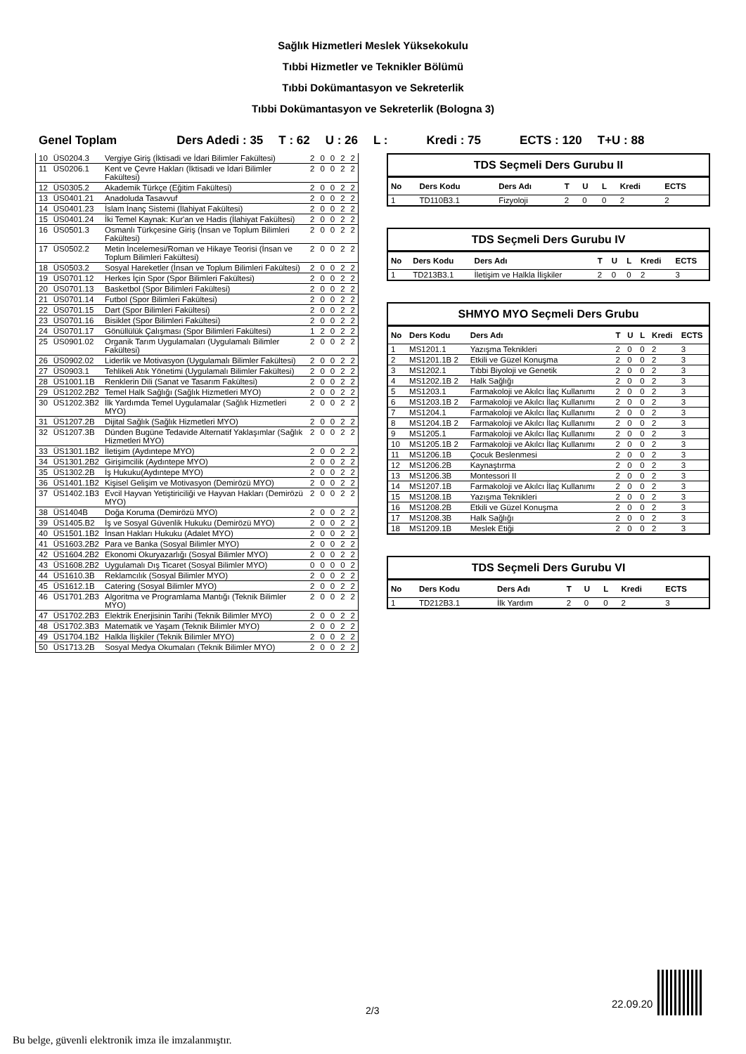Sağlık Hizmetleri Meslek Yüksekokulu
Tıbbi Hizmetler ve Teknikler Bölümü
Tıbbi Dokümantasyon ve Sekreterlik
Tıbbi Dokümantasyon ve Sekreterlik (Bologna 3)
Genel Toplam Ders Adedi : 35 T : 62 U : 26 L : Kredi : 75 ECTS : 120 T+U : 88
| 10 | ÜS0204.3 | Vergiye Giriş (İktisadi ve İdari Bilimler Fakültesi) | 2 | 0 | 0 | 2 | 2 |
| 11 | ÜS0206.1 | Kent ve Çevre Hakları (İktisadi ve İdari Bilimler Fakültesi) | 2 | 0 | 0 | 2 | 2 |
| 12 | ÜS0305.2 | Akademik Türkçe (Eğitim Fakültesi) | 2 | 0 | 0 | 2 | 2 |
| 13 | ÜS0401.21 | Anadoluda Tasavvuf | 2 | 0 | 0 | 2 | 2 |
| 14 | ÜS0401.23 | İslam İnanç Sistemi (İlahiyat Fakültesi) | 2 | 0 | 0 | 2 | 2 |
| 15 | ÜS0401.24 | İki Temel Kaynak: Kur'an ve Hadis (İlahiyat Fakültesi) | 2 | 0 | 0 | 2 | 2 |
| 16 | ÜS0501.3 | Osmanlı Türkçesine Giriş (İnsan ve Toplum Bilimleri Fakültesi) | 2 | 0 | 0 | 2 | 2 |
| 17 | ÜS0502.2 | Metin İncelemesi/Roman ve Hikaye Teorisi (İnsan ve Toplum Bilimleri Fakültesi) | 2 | 0 | 0 | 2 | 2 |
| 18 | ÜS0503.2 | Sosyal Hareketler (İnsan ve Toplum Bilimleri Fakültesi) | 2 | 0 | 0 | 2 | 2 |
| 19 | ÜS0701.12 | Herkes İçin Spor (Spor Bilimleri Fakültesi) | 2 | 0 | 0 | 2 | 2 |
| 20 | ÜS0701.13 | Basketbol (Spor Bilimleri Fakültesi) | 2 | 0 | 0 | 2 | 2 |
| 21 | ÜS0701.14 | Futbol (Spor Bilimleri Fakültesi) | 2 | 0 | 0 | 2 | 2 |
| 22 | ÜS0701.15 | Dart (Spor Bilimleri Fakültesi) | 2 | 0 | 0 | 2 | 2 |
| 23 | ÜS0701.16 | Bisiklet (Spor Bilimleri Fakültesi) | 2 | 0 | 0 | 2 | 2 |
| 24 | ÜS0701.17 | Gönüllülük Çalışması (Spor Bilimleri Fakültesi) | 1 | 2 | 0 | 2 | 2 |
| 25 | ÜS0901.02 | Organik Tarım Uygulamaları (Uygulamalı Bilimler Fakültesi) | 2 | 0 | 0 | 2 | 2 |
| 26 | ÜS0902.02 | Liderlik ve Motivasyon (Uygulamalı Bilimler Fakültesi) | 2 | 0 | 0 | 2 | 2 |
| 27 | ÜS0903.1 | Tehlikeli Atık Yönetimi (Uygulamalı Bilimler Fakültesi) | 2 | 0 | 0 | 2 | 2 |
| 28 | ÜS1001.1B | Renklerin Dili (Sanat ve Tasarım Fakültesi) | 2 | 0 | 0 | 2 | 2 |
| 29 | ÜS1202.2B2 | Temel Halk Sağlığı (Sağlık Hizmetleri MYO) | 2 | 0 | 0 | 2 | 2 |
| 30 | ÜS1202.3B2 | İlk Yardımda Temel Uygulamalar (Sağlık Hizmetleri MYO) | 2 | 0 | 0 | 2 | 2 |
| 31 | ÜS1207.2B | Dijital Sağlık (Sağlık Hizmetleri MYO) | 2 | 0 | 0 | 2 | 2 |
| 32 | ÜS1207.3B | Dünden Bugüne Tedavide Alternatif Yaklaşımlar (Sağlık Hizmetleri MYO) | 2 | 0 | 0 | 2 | 2 |
| 33 | ÜS1301.1B2 | İletişim (Aydıntepe MYO) | 2 | 0 | 0 | 2 | 2 |
| 34 | ÜS1301.2B2 | Girişimcilik (Aydıntepe MYO) | 2 | 0 | 0 | 2 | 2 |
| 35 | ÜS1302.2B | İş Hukuku(Aydıntepe MYO) | 2 | 0 | 0 | 2 | 2 |
| 36 | ÜS1401.1B2 | Kişisel Gelişim ve Motivasyon (Demirözü MYO) | 2 | 0 | 0 | 2 | 2 |
| 37 | ÜS1402.1B3 | Evcil Hayvan Yetiştiriciliği ve Hayvan Hakları (Demirözü MYO) | 2 | 0 | 0 | 2 | 2 |
| 38 | ÜS1404B | Doğa Koruma (Demirözü MYO) | 2 | 0 | 0 | 2 | 2 |
| 39 | ÜS1405.B2 | İş ve Sosyal Güvenlik Hukuku (Demirözü MYO) | 2 | 0 | 0 | 2 | 2 |
| 40 | ÜS1501.1B2 | İnsan Hakları Hukuku (Adalet MYO) | 2 | 0 | 0 | 2 | 2 |
| 41 | ÜS1603.2B2 | Para ve Banka (Sosyal Bilimler MYO) | 2 | 0 | 0 | 2 | 2 |
| 42 | ÜS1604.2B2 | Ekonomi Okuryazarlığı (Sosyal Bilimler MYO) | 2 | 0 | 0 | 2 | 2 |
| 43 | ÜS1608.2B2 | Uygulamalı Dış Ticaret (Sosyal Bilimler MYO) | 0 | 0 | 0 | 0 | 2 |
| 44 | ÜS1610.3B | Reklamcılık (Sosyal Bilimler MYO) | 2 | 0 | 0 | 2 | 2 |
| 45 | ÜS1612.1B | Catering (Sosyal Bilimler MYO) | 2 | 0 | 0 | 2 | 2 |
| 46 | ÜS1701.2B3 | Algoritma ve Programlama Mantığı (Teknik Bilimler MYO) | 2 | 0 | 0 | 2 | 2 |
| 47 | ÜS1702.2B3 | Elektrik Enerjisinin Tarihi (Teknik Bilimler MYO) | 2 | 0 | 0 | 2 | 2 |
| 48 | ÜS1702.3B3 | Matematik ve Yaşam (Teknik Bilimler MYO) | 2 | 0 | 0 | 2 | 2 |
| 49 | ÜS1704.1B2 | Halkla İlişkiler (Teknik Bilimler MYO) | 2 | 0 | 0 | 2 | 2 |
| 50 | ÜS1713.2B | Sosyal Medya Okumaları (Teknik Bilimler MYO) | 2 | 0 | 0 | 2 | 2 |
TDS Seçmeli Ders Gurubu II
| No | Ders Kodu | Ders Adı | T | U | L | Kredi | ECTS |
| --- | --- | --- | --- | --- | --- | --- | --- |
| 1 | TD110B3.1 | Fizyoloji | 2 | 0 | 0 | 2 | 2 |
TDS Seçmeli Ders Gurubu IV
| No | Ders Kodu | Ders Adı | T | U | L | Kredi | ECTS |
| --- | --- | --- | --- | --- | --- | --- | --- |
| 1 | TD213B3.1 | İletişim ve Halkla İlişkiler | 2 | 0 | 0 | 2 | 3 |
SHMYO MYO Seçmeli Ders Grubu
| No | Ders Kodu | Ders Adı | T | U | L | Kredi | ECTS |
| --- | --- | --- | --- | --- | --- | --- | --- |
| 1 | MS1201.1 | Yazışma Teknikleri | 2 | 0 | 0 | 2 | 3 |
| 2 | MS1201.1B 2 | Etkili ve Güzel Konuşma | 2 | 0 | 0 | 2 | 3 |
| 3 | MS1202.1 | Tıbbi Biyoloji ve Genetik | 2 | 0 | 0 | 2 | 3 |
| 4 | MS1202.1B 2 | Halk Sağlığı | 2 | 0 | 0 | 2 | 3 |
| 5 | MS1203.1 | Farmakoloji ve Akılcı İlaç Kullanımı | 2 | 0 | 0 | 2 | 3 |
| 6 | MS1203.1B 2 | Farmakoloji ve Akılcı İlaç Kullanımı | 2 | 0 | 0 | 2 | 3 |
| 7 | MS1204.1 | Farmakoloji ve Akılcı İlaç Kullanımı | 2 | 0 | 0 | 2 | 3 |
| 8 | MS1204.1B 2 | Farmakoloji ve Akılcı İlaç Kullanımı | 2 | 0 | 0 | 2 | 3 |
| 9 | MS1205.1 | Farmakoloji ve Akılcı İlaç Kullanımı | 2 | 0 | 0 | 2 | 3 |
| 10 | MS1205.1B 2 | Farmakoloji ve Akılcı İlaç Kullanımı | 2 | 0 | 0 | 2 | 3 |
| 11 | MS1206.1B | Çocuk Beslenmesi | 2 | 0 | 0 | 2 | 3 |
| 12 | MS1206.2B | Kaynaştırma | 2 | 0 | 0 | 2 | 3 |
| 13 | MS1206.3B | Montessori II | 2 | 0 | 0 | 2 | 3 |
| 14 | MS1207.1B | Farmakoloji ve Akılcı İlaç Kullanımı | 2 | 0 | 0 | 2 | 3 |
| 15 | MS1208.1B | Yazışma Teknikleri | 2 | 0 | 0 | 2 | 3 |
| 16 | MS1208.2B | Etkili ve Güzel Konuşma | 2 | 0 | 0 | 2 | 3 |
| 17 | MS1208.3B | Halk Sağlığı | 2 | 0 | 0 | 2 | 3 |
| 18 | MS1209.1B | Meslek Etiği | 2 | 0 | 0 | 2 | 3 |
TDS Seçmeli Ders Gurubu VI
| No | Ders Kodu | Ders Adı | T | U | L | Kredi | ECTS |
| --- | --- | --- | --- | --- | --- | --- | --- |
| 1 | TD212B3.1 | İlk Yardım | 2 | 0 | 0 | 2 | 3 |
2/3
22.09.20
Bu belge, güvenli elektronik imza ile imzalanmıştır.